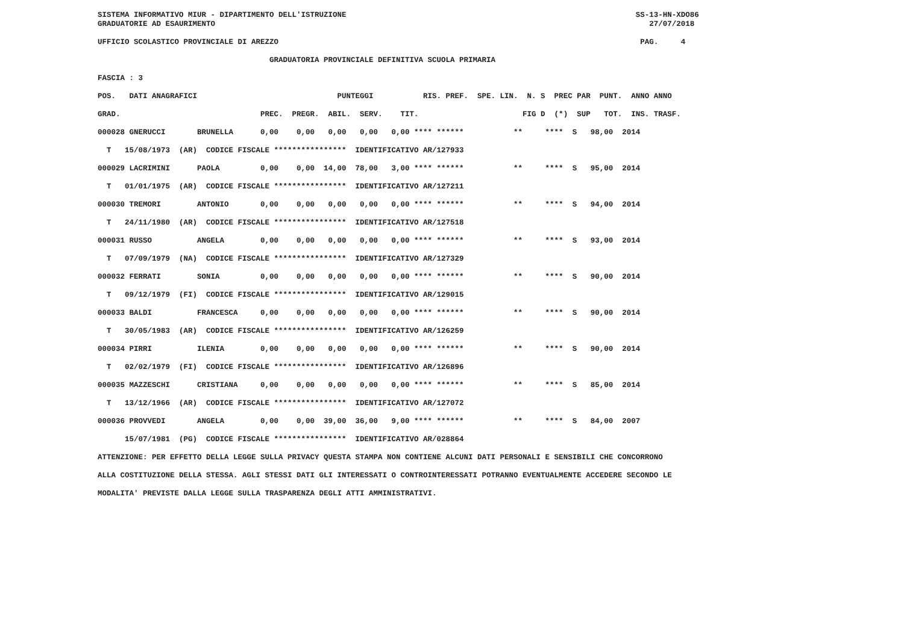SISTEMA INFORMATIVO MIUR - DIPARTIMENTO DELL'ISTRUZIONE                                                                SS-13-HN-XDO86
GRADUATORIE AD ESAURIMENTO                                                                                                27/07/2018

UFFICIO SCOLASTICO PROVINCIALE DI AREZZO                                                                                PAG.     4

                                      GRADUATORIA PROVINCIALE DEFINITIVA SCUOLA PRIMARIA

FASCIA : 3

POS.   DATI ANAGRAFICI                               PUNTEGGI           RIS. PREF.  SPE. LIN.  N. S  PREC PAR  PUNT.  ANNO ANNO

GRAD.                               PREC.  PREGR.  ABIL.  SERV.    TIT.                       FIG D  (*)  SUP   TOT.  INS. TRASF.

000028 GNERUCCI       BRUNELLA      0,00    0,00   0,00   0,00   0,00 **** ******           **     ****  S   98,00  2014

  T   15/08/1973  (AR)  CODICE FISCALE ****************  IDENTIFICATIVO AR/127933

000029 LACRIMINI      PAOLA         0,00    0,00  14,00  78,00   3,00 **** ******           **     ****  S   95,00  2014

  T   01/01/1975  (AR)  CODICE FISCALE ****************  IDENTIFICATIVO AR/127211

000030 TREMORI        ANTONIO       0,00    0,00   0,00   0,00   0,00 **** ******           **     ****  S   94,00  2014

  T   24/11/1980  (AR)  CODICE FISCALE ****************  IDENTIFICATIVO AR/127518

000031 RUSSO          ANGELA        0,00    0,00   0,00   0,00   0,00 **** ******           **     ****  S   93,00  2014

  T   07/09/1979  (NA)  CODICE FISCALE ****************  IDENTIFICATIVO AR/127329

000032 FERRATI        SONIA         0,00    0,00   0,00   0,00   0,00 **** ******           **     ****  S   90,00  2014

  T   09/12/1979  (FI)  CODICE FISCALE ****************  IDENTIFICATIVO AR/129015

000033 BALDI          FRANCESCA     0,00    0,00   0,00   0,00   0,00 **** ******           **     ****  S   90,00  2014

  T   30/05/1983  (AR)  CODICE FISCALE ****************  IDENTIFICATIVO AR/126259

000034 PIRRI          ILENIA        0,00    0,00   0,00   0,00   0,00 **** ******           **     ****  S   90,00  2014

  T   02/02/1979  (FI)  CODICE FISCALE ****************  IDENTIFICATIVO AR/126896

000035 MAZZESCHI      CRISTIANA     0,00    0,00   0,00   0,00   0,00 **** ******           **     ****  S   85,00  2014

  T   13/12/1966  (AR)  CODICE FISCALE ****************  IDENTIFICATIVO AR/127072

000036 PROVVEDI       ANGELA        0,00    0,00  39,00  36,00   9,00 **** ******           **     ****  S   84,00  2007

      15/07/1981  (PG)  CODICE FISCALE ****************  IDENTIFICATIVO AR/028864

ATTENZIONE: PER EFFETTO DELLA LEGGE SULLA PRIVACY QUESTA STAMPA NON CONTIENE ALCUNI DATI PERSONALI E SENSIBILI CHE CONCORRONO

ALLA COSTITUZIONE DELLA STESSA. AGLI STESSI DATI GLI INTERESSATI O CONTROINTERESSATI POTRANNO EVENTUALMENTE ACCEDERE SECONDO LE

MODALITA' PREVISTE DALLA LEGGE SULLA TRASPARENZA DEGLI ATTI AMMINISTRATIVI.